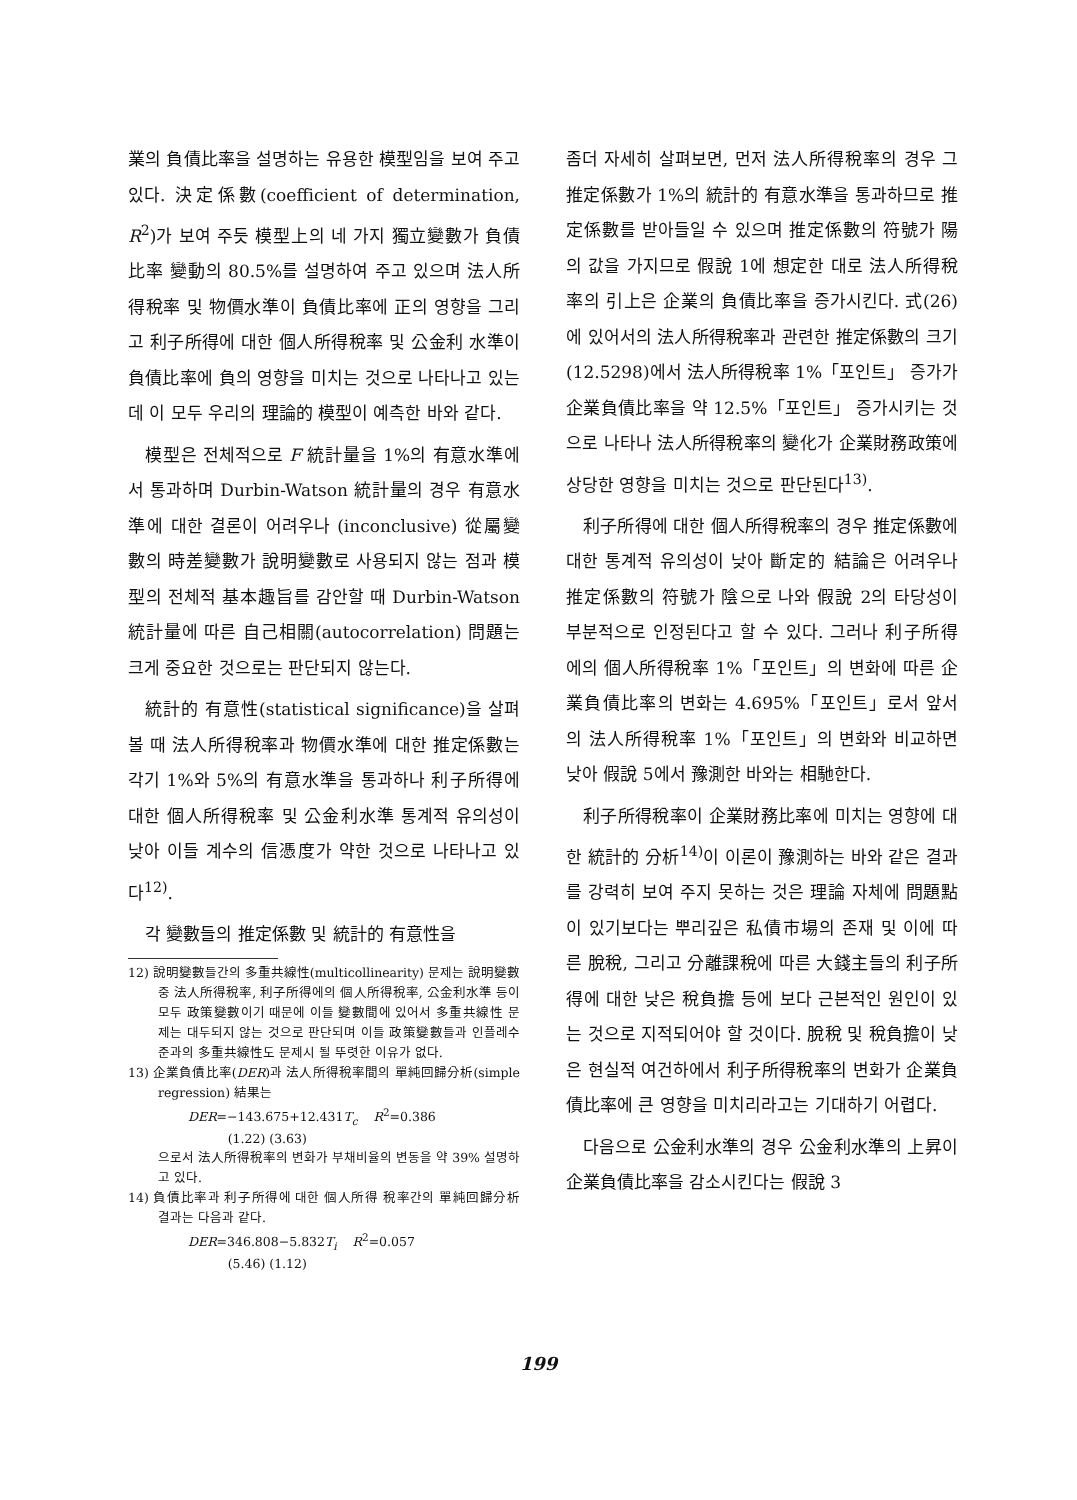業의 負債比率을 설명하는 유용한 模型임을 보여 주고 있다. 決定係數(coefficient of determination, R<sup>2</sup>)가 보여 주듯 模型上의 네 가지 獨立變數가 負債比率 變動의 80.5%를 설명하여 주고 있으며 法人所得稅率 및 物價水準이 負債比率에 正의 영향을 그리고 利子所得에 대한 個人所得稅率 및 公金利 水準이 負債比率에 負의 영향을 미치는 것으로 나타나고 있는데 이 모두 우리의 理論的 模型이 예측한 바와 같다.
模型은 전체적으로 F 統計量을 1%의 有意水準에서 통과하며 Durbin-Watson 統計量의 경우 有意水準에 대한 결론이 어려우나 (inconclusive) 從屬變數의 時差變數가 說明變數로 사용되지 않는 점과 模型의 전체적 基本趣旨를 감안할 때 Durbin-Watson 統計量에 따른 自己相關(autocorrelation) 問題는 크게 중요한 것으로는 판단되지 않는다.
統計的 有意性(statistical significance)을 살펴 볼 때 法人所得稅率과 物價水準에 대한 推定係數는 각기 1%와 5%의 有意水準을 통과하나 利子所得에 대한 個人所得稅率 및 公金利水準 통계적 유의성이 낮아 이들 계수의 信憑度가 약한 것으로 나타나고 있다<sup>12)</sup>.
각 變數들의 推定係數 및 統計的 有意性을
12) 說明變數들간의 多重共線性(multicollinearity) 문제는 說明變數 중 法人所得稅率, 利子所得에의 個人所得稅率, 公金利水準 등이 모두 政策變數이기 때문에 이들 變數間에 있어서 多重共線性 문제는 대두되지 않는 것으로 판단되며 이들 政策變數들과 인플레수준과의 多重共線性도 문제시 될 뚜렷한 이유가 없다.
13) 企業負債比率(DER)과 法人所得稅率間의 單純回歸分析(simple regression) 結果는
DER=−143.675+12.431T<sub>c</sub> R<sup>2</sup>=0.386
(1.22) (3.63)
으로서 法人所得稅率의 변화가 부채비율의 변동을 약 39% 설명하고 있다.
14) 負債比率과 利子所得에 대한 個人所得 稅率간의 單純回歸分析 결과는 다음과 같다.
DER=346.808−5.832T<sub>i</sub> R<sup>2</sup>=0.057
(5.46) (1.12)
좀더 자세히 살펴보면, 먼저 法人所得稅率의 경우 그 推定係數가 1%의 統計的 有意水準을 통과하므로 推定係數를 받아들일 수 있으며 推定係數의 符號가 陽의 값을 가지므로 假說 1에 想定한 대로 法人所得稅率의 引上은 企業의 負債比率을 증가시킨다. 式(26)에 있어서의 法人所得稅率과 관련한 推定係數의 크기(12.5298)에서 法人所得稅率 1%「포인트」 증가가 企業負債比率을 약 12.5%「포인트」 증가시키는 것으로 나타나 法人所得稅率의 變化가 企業財務政策에 상당한 영향을 미치는 것으로 판단된다<sup>13)</sup>.
利子所得에 대한 個人所得稅率의 경우 推定係數에 대한 통계적 유의성이 낮아 斷定的 結論은 어려우나 推定係數의 符號가 陰으로 나와 假說 2의 타당성이 부분적으로 인정된다고 할 수 있다. 그러나 利子所得에의 個人所得稅率 1%「포인트」의 변화에 따른 企業負債比率의 변화는 4.695%「포인트」로서 앞서의 法人所得稅率 1%「포인트」의 변화와 비교하면 낮아 假說 5에서 豫測한 바와는 相馳한다.
利子所得稅率이 企業財務比率에 미치는 영향에 대한 統計的 分析<sup>14)</sup>이 이론이 豫測하는 바와 같은 결과를 강력히 보여 주지 못하는 것은 理論 자체에 問題點이 있기보다는 뿌리깊은 私債市場의 존재 및 이에 따른 脫稅, 그리고 分離課稅에 따른 大錢主들의 利子所得에 대한 낮은 稅負擔 등에 보다 근본적인 원인이 있는 것으로 지적되어야 할 것이다. 脫稅 및 稅負擔이 낮은 현실적 여건하에서 利子所得稅率의 변화가 企業負債比率에 큰 영향을 미치리라고는 기대하기 어렵다.
다음으로 公金利水準의 경우 公金利水準의 上昇이 企業負債比率을 감소시킨다는 假說 3
199